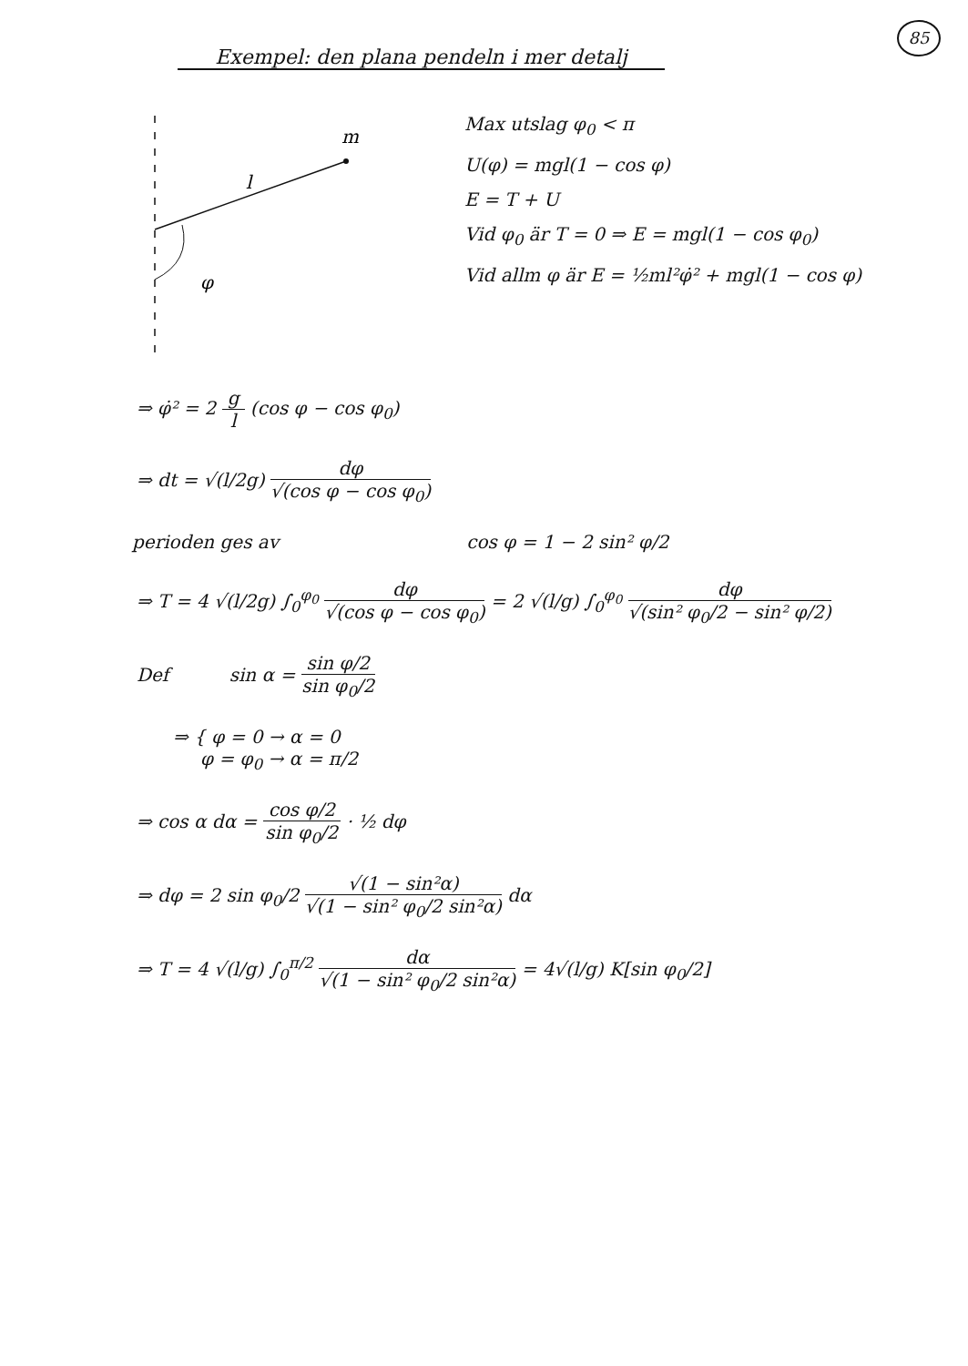85
Exempel: den plana pendeln i mer detalj
m
l
φ
Max utslag φ<sub>0</sub> < π
U(φ) = mgl(1 − cos φ)
E = T + U
Vid φ<sub>0</sub> är T = 0 ⇒ E = mgl(1 − cos φ<sub>0</sub>)
Vid allm φ är E = ½ml²φ̇² + mgl(1 − cos φ)
⇒ φ̇² = 2 g l (cos φ − cos φ<sub>0</sub>)
⇒ dt = √(l/2g) dφ √(cos φ − cos φ<sub>0</sub>)
perioden ges av cos φ = 1 − 2 sin² φ/2
⇒ T = 4 √(l/2g) ∫<sub>0</sub><sup>φ<sub>0</sub></sup> dφ √(cos φ − cos φ<sub>0</sub>) = 2 √(l/g) ∫<sub>0</sub><sup>φ<sub>0</sub></sup> dφ √(sin² φ<sub>0</sub>/2 − sin² φ/2)
Def sin α = sin φ/2 sin φ<sub>0</sub>/2
⇒ { φ = 0 → α = 0
φ = φ<sub>0</sub> → α = π/2
⇒ cos α dα = cos φ/2 sin φ<sub>0</sub>/2 · ½ dφ
⇒ dφ = 2 sin φ<sub>0</sub>/2 √(1 − sin²α) √(1 − sin² φ<sub>0</sub>/2 sin²α) dα
⇒ T = 4 √(l/g) ∫<sub>0</sub><sup>π/2</sup> dα √(1 − sin² φ<sub>0</sub>/2 sin²α) = 4√(l/g) K[sin φ<sub>0</sub>/2]